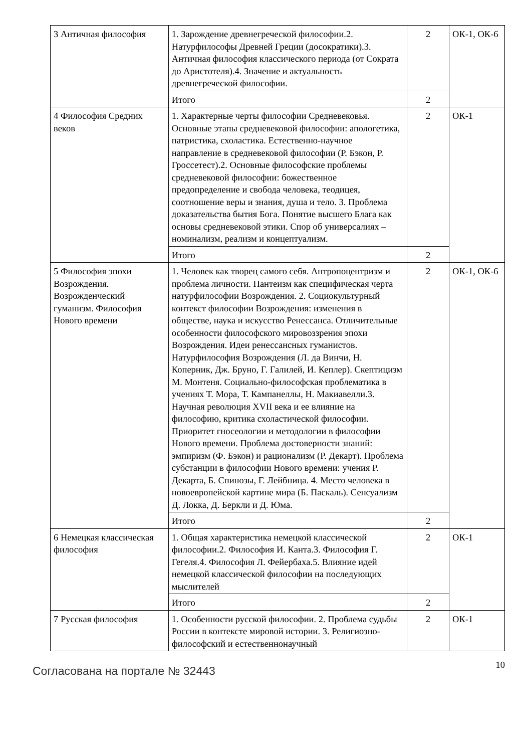| 3 Античная философия | 1. Зарождение древнегреческой философии.2. Натурфилософы Древней Греции (досократики).3. Античная философия классического периода (от Сократа до Аристотеля).4. Значение и актуальность древнегреческой философии. | 2 | ОК-1, ОК-6 |
| | Итого | 2 | |
| 4 Философия Средних веков | 1. Характерные черты философии Средневековья. Основные этапы средневековой философии: апологетика, патристика, схоластика. Естественно-научное направление в средневековой философии (Р. Бэкон, Р. Гроссетест).2. Основные философские проблемы средневековой философии: божественное предопределение и свобода человека, теодицея, соотношение веры и знания, душа и тело. 3. Проблема доказательства бытия Бога. Понятие высшего Блага как основы средневековой этики. Спор об универсалиях – номинализм, реализм и концептуализм. | 2 | ОК-1 |
| | Итого | 2 | |
| 5 Философия эпохи Возрождения. Возрожденческий гуманизм. Философия Нового времени | 1. Человек как творец самого себя. Антропоцентризм и проблема личности. Пантеизм как специфическая черта натурфилософии Возрождения. 2. Социокультурный контекст философии Возрождения: изменения в обществе, наука и искусство Ренессанса. Отличительные особенности философского мировоззрения эпохи Возрождения. Идеи ренессансных гуманистов. Натурфилософия Возрождения (Л. да Винчи, Н. Коперник, Дж. Бруно, Г. Галилей, И. Кеплер). Скептицизм М. Монтеня. Социально-философская проблематика в учениях Т. Мора, Т. Кампанеллы, Н. Макиавелли.3. Научная революция XVII века и ее влияние на философию, критика схоластической философии. Приоритет гносеологии и методологии в философии Нового времени. Проблема достоверности знаний: эмпиризм (Ф. Бэкон) и рационализм (Р. Декарт). Проблема субстанции в философии Нового времени: учения Р. Декарта, Б. Спинозы, Г. Лейбница. 4. Место человека в новоевропейской картине мира (Б. Паскаль). Сенсуализм Д. Локка, Д. Беркли и Д. Юма. | 2 | ОК-1, ОК-6 |
| | Итого | 2 | |
| 6 Немецкая классическая философия | 1. Общая характеристика немецкой классической философии.2. Философия И. Канта.3. Философия Г. Гегеля.4. Философия Л. Фейербаха.5. Влияние идей немецкой классической философии на последующих мыслителей | 2 | ОК-1 |
| | Итого | 2 | |
| 7 Русская философия | 1. Особенности русской философии. 2. Проблема судьбы России в контексте мировой истории. 3. Религиозно-философский и естественнонаучный | 2 | ОК-1 |
Согласована на портале № 32443 10